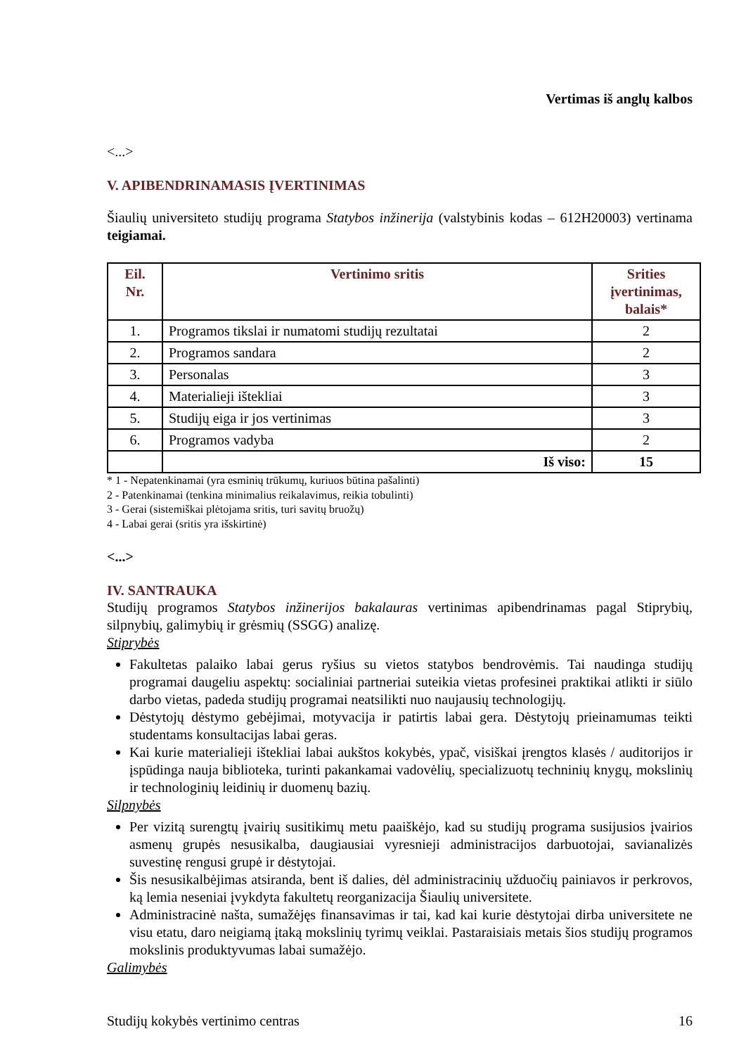Vertimas iš anglų kalbos
<...>
V. APIBENDRINAMASIS ĮVERTINIMAS
Šiaulių universiteto studijų programa Statybos inžinerija (valstybinis kodas – 612H20003) vertinama teigiamai.
| Eil. Nr. | Vertinimo sritis | Srities įvertinimas, balais* |
| --- | --- | --- |
| 1. | Programos tikslai ir numatomi studijų rezultatai | 2 |
| 2. | Programos sandara | 2 |
| 3. | Personalas | 3 |
| 4. | Materialieji ištekliai | 3 |
| 5. | Studijų eiga ir jos vertinimas | 3 |
| 6. | Programos vadyba | 2 |
| | Iš viso: | 15 |
* 1 - Nepatenkinamai (yra esminių trūkumų, kuriuos būtina pašalinti)
2 - Patenkinamai (tenkina minimalius reikalavimus, reikia tobulinti)
3 - Gerai (sistemiškai plėtojama sritis, turi savitų bruožų)
4 - Labai gerai (sritis yra išskirtinė)
<...>
IV. SANTRAUKA
Studijų programos Statybos inžinerijos bakalauras vertinimas apibendrinamas pagal Stiprybių, silpnybių, galimybių ir grėsmių (SSGG) analizę.
Stiprybės
Fakultetas palaiko labai gerus ryšius su vietos statybos bendrovėmis. Tai naudinga studijų programai daugeliu aspektų: socialiniai partneriai suteikia vietas profesinei praktikai atlikti ir siūlo darbo vietas, padeda studijų programai neatsilikti nuo naujausių technologijų.
Dėstytojų dėstymo gebėjimai, motyvacija ir patirtis labai gera. Dėstytojų prieinamumas teikti studentams konsultacijas labai geras.
Kai kurie materialieji ištekliai labai aukštos kokybės, ypač, visiškai įrengtos klasės / auditorijos ir įspūdinga nauja biblioteka, turinti pakankamai vadovėlių, specializuotų techninių knygų, mokslinių ir technologinių leidinių ir duomenų bazių.
Silpnybės
Per vizitą surengtų įvairių susitikimų metu paaiškėjo, kad su studijų programa susijusios įvairios asmenų grupės nesusikalba, daugiausiai vyresnieji administracijos darbuotojai, savianalizės suvestinę rengusi grupė ir dėstytojai.
Šis nesusikalbėjimas atsiranda, bent iš dalies, dėl administracinių užduočių painiavos ir perkrovos, ką lemia neseniai įvykdyta fakultetų reorganizacija Šiaulių universitete.
Administracinė našta, sumažėjęs finansavimas ir tai, kad kai kurie dėstytojai dirba universitete ne visu etatu, daro neigiamą įtaką mokslinių tyrimų veiklai. Pastaraisiais metais šios studijų programos mokslinis produktyvumas labai sumažėjo.
Galimybės
Studijų kokybės vertinimo centras 16